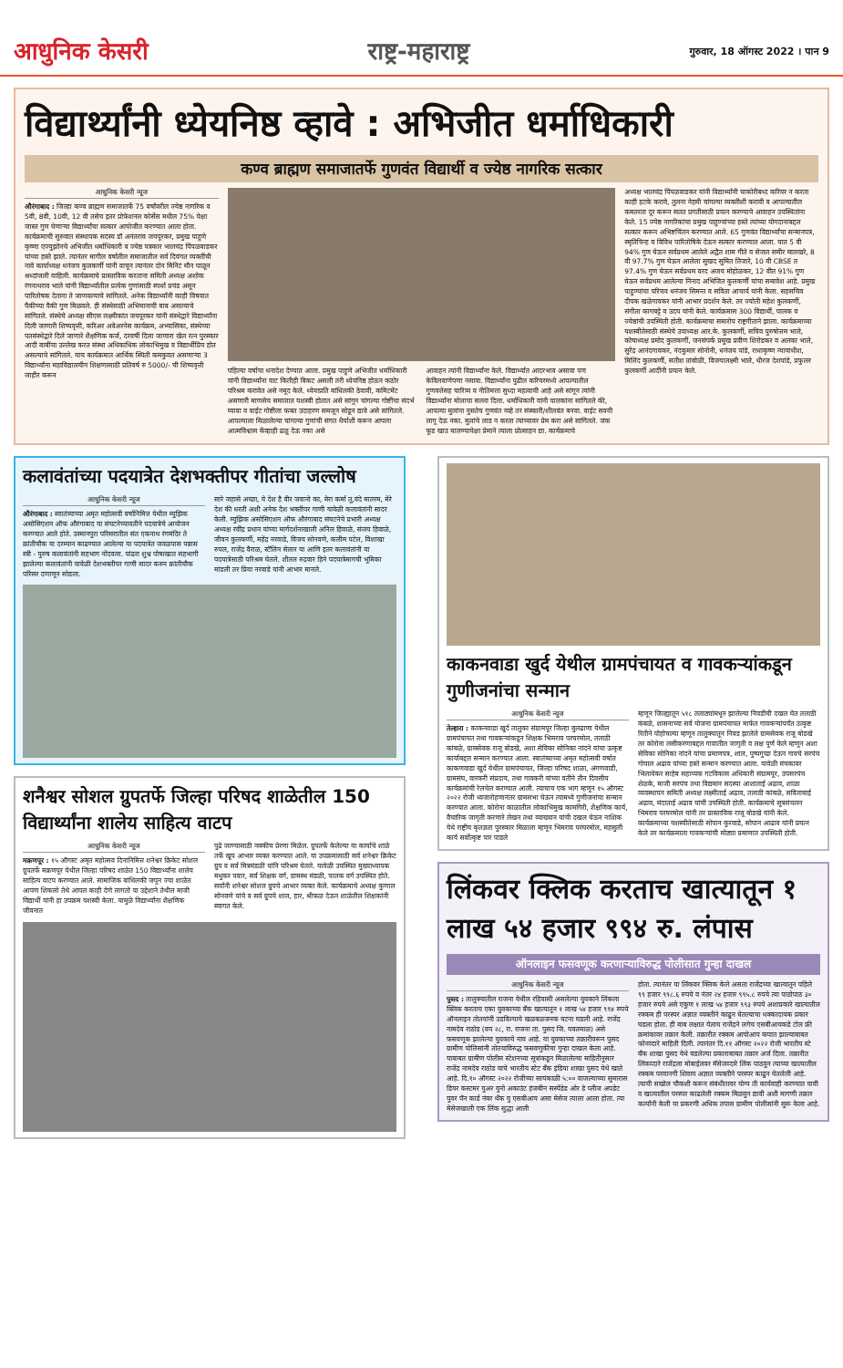आधुनिक केसरी राष्ट्र-महाराष्ट्र
गुरुवार, 18 ऑगस्ट 2022 । पान 9
विद्यार्थ्यांनी ध्येयनिष्ठ व्हावे : अभिजीत धर्माधिकारी
कण्व ब्राह्मण समाजातर्फे गुणवंत विद्यार्थी व ज्येष्ठ नागरिक सत्कार
आधुनिक केसरी न्यूज
औरंगाबाद : जिल्हा कण्व ब्राह्मण समाजातर्फे 75 वर्षांवरील ज्येष्ठ नागरिक व 5वी, 8वी, 10वी, 12 वी तसेच इतर प्रोफेशनल कोर्सेस मधील 75% पेक्षा जास्त गुण घेणाऱ्या विद्यार्थ्यांचा सत्कार आयोजीत करण्यात आला होता. कार्यक्रमाची सुरुवात संस्थापक सदस्य डॉ अनंतराव जयपूरकर, प्रमुख पाहुणे कृष्णा एज्युझोनचे अभिजीत धर्माधिकारी व ज्येष्ठ पत्रकार भालचंद्र पिंपळवाडकर यांच्या हस्ते झाले. त्यानंतर मागील वर्षातील समाजातील सर्व दिवंगत व्यक्तींची नावे कार्याध्यक्ष धनंजय कुलकर्णी यांनी वाचून त्यानंतर दोन मिनिटं मौन पाळून श्रध्दांजली वाहिली. कार्यक्रमाचे प्रास्ताविक करताना समिती अध्यक्ष अशोक रंगनाथराव भाले यांनी विद्यार्थ्यांतील प्रत्येक गुणांसाठी स्पर्धा प्रचंड असून पारितोषक देताना ते जाणवल्याचे सांगितले. अनेक विद्यार्थ्यांनी काही विषयात पैकीच्या पैकी गुण मिळवले. ही संस्थेसाठी अभिमानाची बाब असल्याचे सांगितले. संस्थेचे अध्यक्ष सीएस लक्ष्मीकांत जयपूरकर यांनी संस्थेद्वारे विद्यार्थ्यांना दिली जाणारी शिष्यवृत्ती, करिअर अवेअरनेस कार्यक्रम, अभ्यासिका, संस्थेच्या पतसंस्थेद्वारे दिले जाणारे शैक्षणिक कर्ज, दरवर्षी दिला जाणारा खेल रत्न पुरस्कार आदी बाबींचा उल्लेख करत संस्था अधिकाधिक लोकाभिमुख व विद्यार्थीप्रिय होत असल्याचे सांगितले. याच कार्यक्रमात आर्थिक स्थिती कमकुवत असणाऱ्या 3 विद्यार्थ्यांना महाविद्यालयीन शिक्षणासाठी प्रतिवर्ष रु 5000/- ची शिष्यवृत्ती जाहीर करून
पहिल्या वर्षाचा धनादेश देण्यात आला. प्रमुख पाहुणे अभिजीत धर्माधिकारी यांनी विद्यार्थ्यांना वाट कितीही बिकट असली तरी ध्येयनिष्ठ होऊन कठोर परिश्रम करावेत असे नमूद केले. ध्येयाप्रति बांधिलकी ठेवावी, कमिटमेंट असणारी माणसेच समाजात यशस्वी होतात असे सांगून चांगल्या गोष्टींचा संदर्भ घ्यावा व वाईट गोष्टीला फक्त उदाहरण समजून सोडून द्यावे असे सांगितले. आपल्याला मिळालेल्या चांगल्या गुणांची संगत धैर्याशी करून आपला आत्मविश्वास केंव्हाही ढळू देऊ नका असे
आवाहन त्यांनी विद्यार्थ्यांना केले. विद्यार्थ्यात आदरभाव असावा पण केविलवाणेपणा नसावा. विद्यार्थ्यांना पुढील करियरमध्ये आपल्यातील गुणवत्तेसह चारित्र्य व नीतिमत्ता सुध्दा महत्वाची आहे असे सांगून त्यांनी विद्यार्थ्यांना मोलाचा सल्ला दिला. धर्माधिकारी यांनी पालकांना सांगितले की, आपल्या मुलांना नुसतेच गुणवंत नव्हे तर संस्कारी/शीलवंत बनवा. वाईट सवयी लागू देऊ नका. मुलांचे लाड न करता त्यांच्यावर प्रेम करा असे सांगितले. जंक फूड खाउ घालण्यापेक्षा प्रेमाने त्याला प्रोत्साहन द्या. कार्यक्रमाचे
अध्यक्ष भालचंद्र पिंपळवाडकर यांनी विद्यार्थ्यांनी चाकोरीबध्द करियर न करता काही हटके करावे, तुलना नेहमी चांगल्या व्यक्तीशी करावी व आपल्यातील कमतरता दूर करून सतत प्रगतीसाठी प्रयत्न करण्याचे आवाहन उपस्थितांना केले. 15 ज्येष्ठ नागरिकांचा प्रमुख पाहुण्यांच्या हस्ते त्यांच्या योगदानाबद्दल सत्कार करून अभिष्टचिंतन करण्यात आले. 65 गुणवंत विद्यार्थ्यांचा सन्मानपत्र, स्मृतिचिन्ह व विविध पारितोषिके देऊन सत्कार करण्यात आला. यात 5 वी 94% गुण घेऊन सर्वप्रथम आलेले अद्वैत शाम गीते व सेजल समीर मालखरे, 8 वी 97.7% गुण घेऊन आलेला सुखद सुमित तिजारे, 10 वी CBSE त 97.4% गुण घेऊन सर्वप्रथम वरद अजय मोहोळकर, 12 वीत 91% गुण घेऊन सर्वप्रथम आलेल्या निनाद अभिजित कुलकर्णी यांचा समावेश आहे. प्रमुख पाहुण्यांचा परिचय धनंजय सिमन्त व सविता आचार्य यांनी केला. सहसचिव दीपक खळेगावकर यांनी आभार प्रदर्शन केले. तर ज्योती महेश कुलकर्णी, संगीता कागबट्टे व उदय यांनी केले. कार्यक्रमास 300 विद्यार्थी, पालक व ज्येष्ठांची उपस्थिती होती. कार्यक्रमाचा समारोप राष्ट्रगीताने झाला. कार्यक्रमाच्या यशस्वीतेसाठी संस्थेचे उपाध्यक्ष आर.के. कुलकर्णी, सचिव पुरुषोत्तम भाले, कोषाध्यक्ष प्रमोद कुलकर्णी, जनसंपर्क प्रमुख प्रवीण शिरोडकर व अलका भाले, सुरेंद्र आनंदगावकर, नंदकुमार सोनोनी, धनंजय पांडे, राधाकृष्ण न्यायाधीश, मिलिंद कुलकर्णी, सतीश तांबोळी, विजयालक्ष्मी भाले, धीरज देशपांडे, प्रफुल्ल कुलकर्णी आदींनी प्रयत्न केले.
कलावंतांच्या पदयात्रेत देशभक्तीपर गीतांचा जल्लोष
आधुनिक केसरी न्यूज
औरंगाबाद : स्वातंत्र्याच्या अमृत महोत्सवी वर्षानिमित्त येथील म्युझिक असोसिएशन ऑफ औरंगाबाद या संघटनेच्यावतीने पदयात्रेचे आयोजन करण्यात आले होते. उस्मानपुरा परिसरातील संत एकनाथ रंगमंदिर ते क्रांतीचौक या दरम्यान काढण्यात आलेल्या या पदयात्रेत जवळपास पन्नास स्त्री - पुरुष कलावंतांनी सहभाग नोंदवला. पांढरा शुभ्र पोषाखात सहभागी झालेल्या कलावंतांनी यावेळी देशभक्तीपर गाणी सादर करुन क्रांतीचौक परिसर दणाणून सोडला.
सारे जहासे अच्छा, ये देश है वीर जवानो का, मेरा कर्मा तू,वंदे मातरम, मेरे देश की धरती अशी अनेक देश भक्तीपर गाणी यावेळी कलावंतांनी सादर केली. म्युझिक असोसिएशन ऑफ औरंगाबाद संघटनेचे प्रभारी अध्यक्ष अध्यक्ष रवींद्र प्रधान यांच्या मार्गदर्शनाखाली अनिल हिवाळे, संजय हिवाळे, जीवन कुलकर्णी, महेंद्र नरवाडे, विजय सोनवणे, कलीम पटेल, विशाखा रुपल, राजेंद्र वैराळ, स्टॅलिन सेलार या आणि इतर कलावंतांनी या पदयात्रेसाठी परिश्रम घेतले. शीतल रुद्रवार हिने पदयात्रेमागची भूमिका मांडली तर प्रिया नरवाडे यांनी आभार मानले.
शनैश्वर सोशल ग्रुपतर्फे जिल्हा परिषद शाळेतील 150 विद्यार्थ्यांना शालेय साहित्य वाटप
आधुनिक केसरी न्यूज
मक्रणपूर : १५ ऑगस्ट अमृत महोत्सव दिनानिमित्त शनेश्वर क्रिकेट सोशल ग्रुपतर्फे मक्रणपूर येथील जिल्हा परिषद शाळेत 150 विद्यार्थ्यांना शालेय साहित्य वाटप करण्यात आले. सामाजिक बांधिलकी जपून ज्या शाळेत आपण शिकलो तेथे आपल काही देणे लागतो या उद्देशाने तेथील माजी विद्यार्थी यांनी हा उपक्रम यशस्वी केला. यामुळे विद्यार्थ्यांना शैक्षणिक जीवनात
पुढे जाण्यासाठी नक्कीच प्रेरणा मिळेल. ग्रुपतर्फे केलेल्या या कार्याचे शाळे तर्फे खूप आभार व्यक्त करण्यात आले. या उपक्रमासाठी सर्व शनेश्वर क्रिकेट ग्रुप व सर्व मित्रमंडळी यांनि परिश्रम घेतले. यावेळी उपस्थित मुख्याध्यापक मधुकर पवार, सर्व शिक्षक वर्ग, ग्रामस्थ मंडळी, पालक वर्ग उपस्थित होते. सर्वांनी शनेश्वर सोशल ग्रुपचे आभार व्यक्त केले. कार्यक्रमाचे अध्यक्ष कुणाल सोनवणे यांचे व सर्व ग्रुपचे शाल, हार, श्रीफळ देऊन शाळेतील शिक्षकांनी स्वागत केले.
काकनवाडा खुर्द येथील ग्रामपंचायत व गावकऱ्यांकडून गुणीजनांचा सन्मान
आधुनिक केसरी न्यूज
तेल्हारा : काकनवाडा खुर्द तालुका संग्रामपूर जिल्हा बुलढाणा येथील ग्रामपंचायत तथा गावकऱ्यांकडून शिक्षक भिमराव परघरमोल, तलाठी कांबळे, ग्रामसेवक राजू बोडखे, अशा सेविका सोनिका नांदने यांचा उत्कृष्ट कार्याबद्दल सन्मान करण्यात आला. स्वातंत्र्याच्या अमृत महोत्सवी वर्षात काकणवाडा खुर्द येथील ग्रामपंचायत, जिल्हा परिषद शाळा, अंगणवाडी, ग्रामसंघ, वारकरी संप्रदाय, तथा गावकरी यांच्या वतीने तीन दिवसीय कार्यक्रमांची रेलचेल करण्यात आली. त्याचाच एक भाग म्हणून १५ ऑगस्ट २०२२ रोजी ध्वजारोहणानंतर ग्रामसभा घेऊन त्यामध्ये गुणीजनांचा सन्मान करण्यात आला. कोरोना काळातील लोकाभिमुख कामगिरी, शैक्षणिक कार्य, वैचारिक जागृती करणारे लेखन तथा व्याख्यान यांची दखल घेऊन नाशिक येथे राष्ट्रीय कृतज्ञता पुरस्कार मिळाला म्हणून भिमराव परघरमोल, महसुली कार्य सर्वोत्कृष्ट पार पाडले
म्हणून जिल्ह्यातून ५१८ तलाठ्यांमधून झालेल्या निवडीची दखल घेत तलाठी कंबळे, शासनाच्या सर्व योजना ग्रामपंचायत मार्फत गावकऱ्यांपर्यंत उत्कृष्ट रितीने पोहोचल्या म्हणून तालुक्यातून निवड झालेले ग्रामसेवक राजू बोडखे तर कोरोना लसीकरणाबद्दल गावातील जागृती व लक्ष पूर्ण केले म्हणून अशा सेविका सोनिका नांदने यांचा प्रमाणपत्र, शाल, पुष्पगुच्छ देऊन गावचे सरपंच गोपाल अढाव यांच्या हस्ते सन्मान करण्यात आला. यावेळी मंचकावर भिलावेकर साहेब सहाय्यक गटविकास अधिकारी संग्रामपूर, उपसरपंच शेळके, माजी सरपंच तथा विद्यमान सदस्या आशाताई अढाव, शाळा व्यवस्थापन समिती अध्यक्ष लक्ष्मीताई अढाव, तलाठी कांबळे, सविताबाई अढाव, मंदाताई अढाव यांची उपस्थिती होती. कार्यक्रमाचे सूत्रसंचलन भिमराव परघरमोल यांनी तर प्रास्ताविक राजू बोडखे यांनी केले. कार्यक्रमाच्या यशस्वीतेसाठी सोपान कुरवाडे, सोपान आढाव यांनी प्रयत्न केले तर कार्यक्रमाला गावकऱ्यांची मोठ्या प्रमाणात उपस्थिती होती.
लिंकवर क्लिक करताच खात्यातून १ लाख ५४ हजार ९९४ रु. लंपास
ऑनलाइन फसवणूक करणाऱ्याविरुद्ध पोलीसात गुन्हा दाखल
आधुनिक केसरी न्यूज
पुसद : तालुक्यातील राजना येथील रहिवासी असलेल्या युवकाने लिंकला क्लिक करताच एका युवकाच्या बँक खात्यातून १ लाख ५४ हजार ९९४ रुपये ऑनलाइन तोतयांनी उडविल्याचे खळबळजनक घटना घडली आहे. राजेंद्र नामदेव राठोड (वय २८, रा. राजना ता. पुसद जि. यवतमाळ) असे फसवणूक झालेल्या युवकाचे नाव आहे. या युवकाच्या तक्रारीवरून पुसद ग्रामीण पोलिसांनी तोतयाविरुद्ध फसवणुकीचा गुन्हा दाखल केला आहे. याबाबत ग्रामीण पोलीस स्टेशनच्या सूत्रांकडून मिळालेल्या माहितीनुसार राजेंद्र नामदेव राठोड याचे भारतीय स्टेट बँक इंडिया शाखा पुसद येथे खाते आहे. दि.१० ऑगस्ट २०२२ रोजीच्या सायंकाळी ५:०० वाजल्याच्या सुमारास डियर कस्टमर युअर युनो अकाउंट हंजबीन सस्पेंडेड ओर डे प्लीज अपडेट युवर पॅन कार्ड नंबर थँक यु एसबीआय असा मेसेज त्याला आला होता. त्या मेसेजखाली एक लिंक सुद्धा आली
होता. त्यानंतर या लिंकवर क्लिक केले असता राजेंद्रच्या खात्यातून पहिले ९९ हजार ९९८.६ रुपये व नंतर २४ हजार ९९५.८ रुपये त्या पाठोपाठ ३० हजार रुपये असे एकुण १ लाख ५४ हजार ९९३ रुपये अशाप्रकारे खात्यातील रक्कम ही परस्पर अज्ञात व्यक्तीने काढुन घेतल्याचा धक्कादायक प्रकार घडला होता. ही बाब लक्षात येताच राजेंद्रने लगेच एसबीआयकडे टोल फ्री क्रमांकावर तक्रार केली. तक्रारीत रक्कम आपोआप कपात झाल्याबाबत फोनव्दारे माहिती दिली. त्यानंतर दि.११ ऑगस्ट २०२२ रोजी भारतीय स्टे बँक शाखा पुसद येथे घडलेल्या प्रकाराबाबत तक्रार अर्ज दिला. तक्रारीत लिंकव्दारे राजेंद्रला मोबाईलवर मॅसेजव्दारे लिंक पाठवुन त्याच्या खात्यातील रक्कम परवानगी शिवाय अज्ञात व्यक्तीने परस्पर काढुन घेतलेली आहे. त्याची सखोल चौकशी करून संबंधीतावर योग्य ती कार्यवाही करण्यात यावी व खात्यातील परस्पर काढलेली रक्कम मिळवुन द्यावी अशी मागणी तक्रार कर्त्यांनी केली या प्रकरणी अधिक तपास ग्रामीण पोलीसांनी सुरू केला आहे.